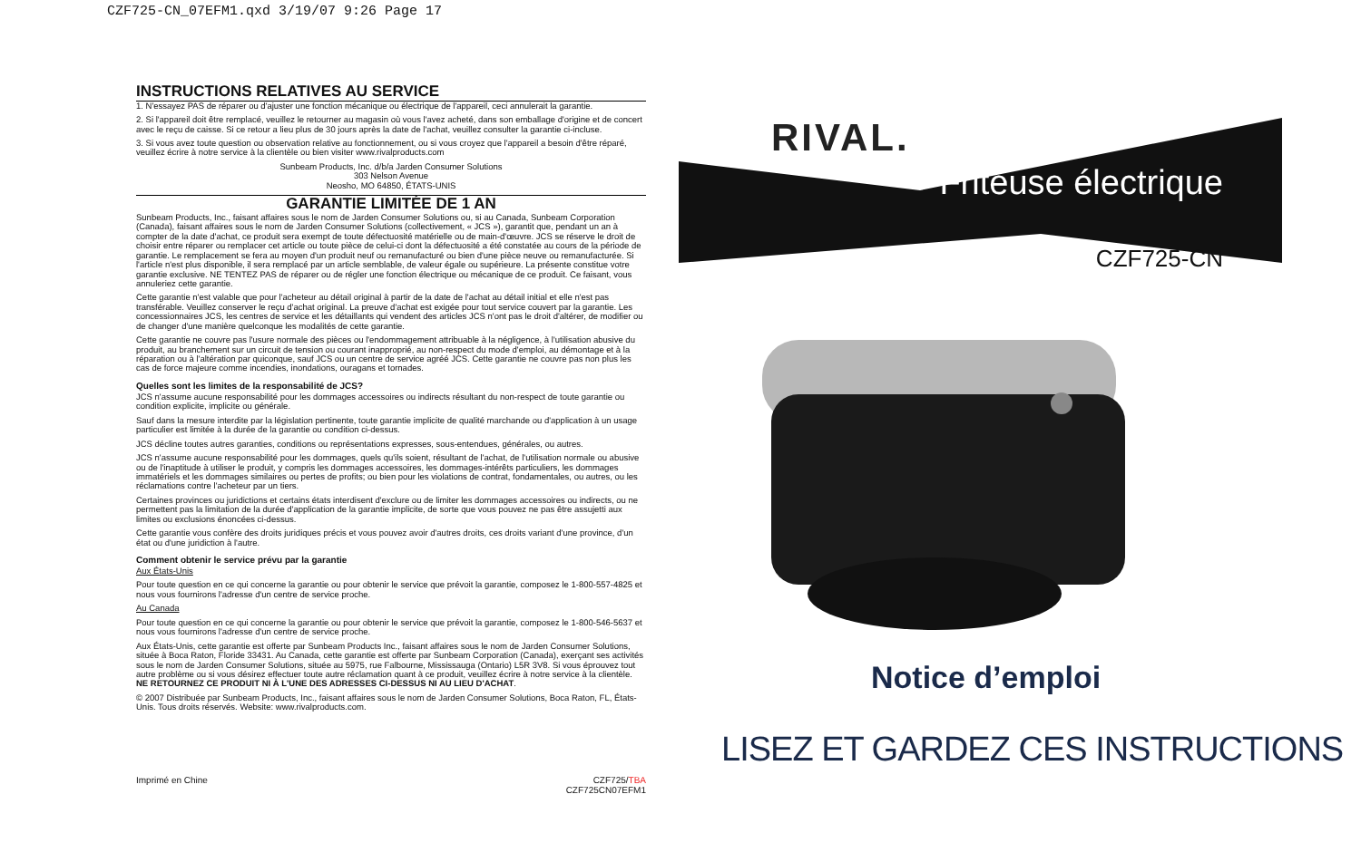CZF725-CN_07EFM1.qxd 3/19/07 9:26 Page 17
INSTRUCTIONS RELATIVES AU SERVICE
1. N'essayez PAS de réparer ou d'ajuster une fonction mécanique ou électrique de l'appareil, ceci annulerait la garantie.
2. Si l'appareil doit être remplacé, veuillez le retourner au magasin où vous l'avez acheté, dans son emballage d'origine et de concert avec le reçu de caisse. Si ce retour a lieu plus de 30 jours après la date de l'achat, veuillez consulter la garantie ci-incluse.
3. Si vous avez toute question ou observation relative au fonctionnement, ou si vous croyez que l'appareil a besoin d'être réparé, veuillez écrire à notre service à la clientèle ou bien visiter www.rivalproducts.com
Sunbeam Products, Inc. d/b/a Jarden Consumer Solutions
303 Nelson Avenue
Neosho, MO 64850, ÉTATS-UNIS
GARANTIE LIMITÉE DE 1 AN
Sunbeam Products, Inc., faisant affaires sous le nom de Jarden Consumer Solutions ou, si au Canada, Sunbeam Corporation (Canada), faisant affaires sous le nom de Jarden Consumer Solutions (collectivement, « JCS »), garantit que, pendant un an à compter de la date d'achat, ce produit sera exempt de toute défectuosité matérielle ou de main-d'œuvre. JCS se réserve le droit de choisir entre réparer ou remplacer cet article ou toute pièce de celui-ci dont la défectuosité a été constatée au cours de la période de garantie. Le remplacement se fera au moyen d'un produit neuf ou remanufacturé ou bien d'une pièce neuve ou remanufacturée. Si l'article n'est plus disponible, il sera remplacé par un article semblable, de valeur égale ou supérieure. La présente constitue votre garantie exclusive. NE TENTEZ PAS de réparer ou de régler une fonction électrique ou mécanique de ce produit. Ce faisant, vous annuleriez cette garantie.
Cette garantie n'est valable que pour l'acheteur au détail original à partir de la date de l'achat au détail initial et elle n'est pas transférable. Veuillez conserver le reçu d'achat original. La preuve d'achat est exigée pour tout service couvert par la garantie. Les concessionnaires JCS, les centres de service et les détaillants qui vendent des articles JCS n'ont pas le droit d'altérer, de modifier ou de changer d'une manière quelconque les modalités de cette garantie.
Cette garantie ne couvre pas l'usure normale des pièces ou l'endommagement attribuable à la négligence, à l'utilisation abusive du produit, au branchement sur un circuit de tension ou courant inapproprié, au non-respect du mode d'emploi, au démontage et à la réparation ou à l'altération par quiconque, sauf JCS ou un centre de service agréé JCS. Cette garantie ne couvre pas non plus les cas de force majeure comme incendies, inondations, ouragans et tornades.
Quelles sont les limites de la responsabilité de JCS?
JCS n'assume aucune responsabilité pour les dommages accessoires ou indirects résultant du non-respect de toute garantie ou condition explicite, implicite ou générale.
Sauf dans la mesure interdite par la législation pertinente, toute garantie implicite de qualité marchande ou d'application à un usage particulier est limitée à la durée de la garantie ou condition ci-dessus.
JCS décline toutes autres garanties, conditions ou représentations expresses, sous-entendues, générales, ou autres.
JCS n'assume aucune responsabilité pour les dommages, quels qu'ils soient, résultant de l'achat, de l'utilisation normale ou abusive ou de l'inaptitude à utiliser le produit, y compris les dommages accessoires, les dommages-intérêts particuliers, les dommages immatériels et les dommages similaires ou pertes de profits; ou bien pour les violations de contrat, fondamentales, ou autres, ou les réclamations contre l'acheteur par un tiers.
Certaines provinces ou juridictions et certains états interdisent d'exclure ou de limiter les dommages accessoires ou indirects, ou ne permettent pas la limitation de la durée d'application de la garantie implicite, de sorte que vous pouvez ne pas être assujetti aux limites ou exclusions énoncées ci-dessus.
Cette garantie vous confère des droits juridiques précis et vous pouvez avoir d'autres droits, ces droits variant d'une province, d'un état ou d'une juridiction à l'autre.
Comment obtenir le service prévu par la garantie
Aux États-Unis
Pour toute question en ce qui concerne la garantie ou pour obtenir le service que prévoit la garantie, composez le 1-800-557-4825 et nous vous fournirons l'adresse d'un centre de service proche.
Au Canada
Pour toute question en ce qui concerne la garantie ou pour obtenir le service que prévoit la garantie, composez le 1-800-546-5637 et nous vous fournirons l'adresse d'un centre de service proche.
Aux États-Unis, cette garantie est offerte par Sunbeam Products Inc., faisant affaires sous le nom de Jarden Consumer Solutions, située à Boca Raton, Floride 33431. Au Canada, cette garantie est offerte par Sunbeam Corporation (Canada), exerçant ses activités sous le nom de Jarden Consumer Solutions, située au 5975, rue Falbourne, Mississauga (Ontario) L5R 3V8. Si vous éprouvez tout autre problème ou si vous désirez effectuer toute autre réclamation quant à ce produit, veuillez écrire à notre service à la clientèle. NE RETOURNEZ CE PRODUIT NI À L'UNE DES ADRESSES CI-DESSUS NI AU LIEU D'ACHAT.
© 2007 Distribuée par Sunbeam Products, Inc., faisant affaires sous le nom de Jarden Consumer Solutions, Boca Raton, FL, États-Unis. Tous droits réservés. Website: www.rivalproducts.com.
Imprimé en Chine CZF725/TBA
CZF725CN07EFM1
RIVAL.
Friteuse électrique
CZF725-CN
Notice d’emploi
LISEZ ET GARDEZ CES INSTRUCTIONS